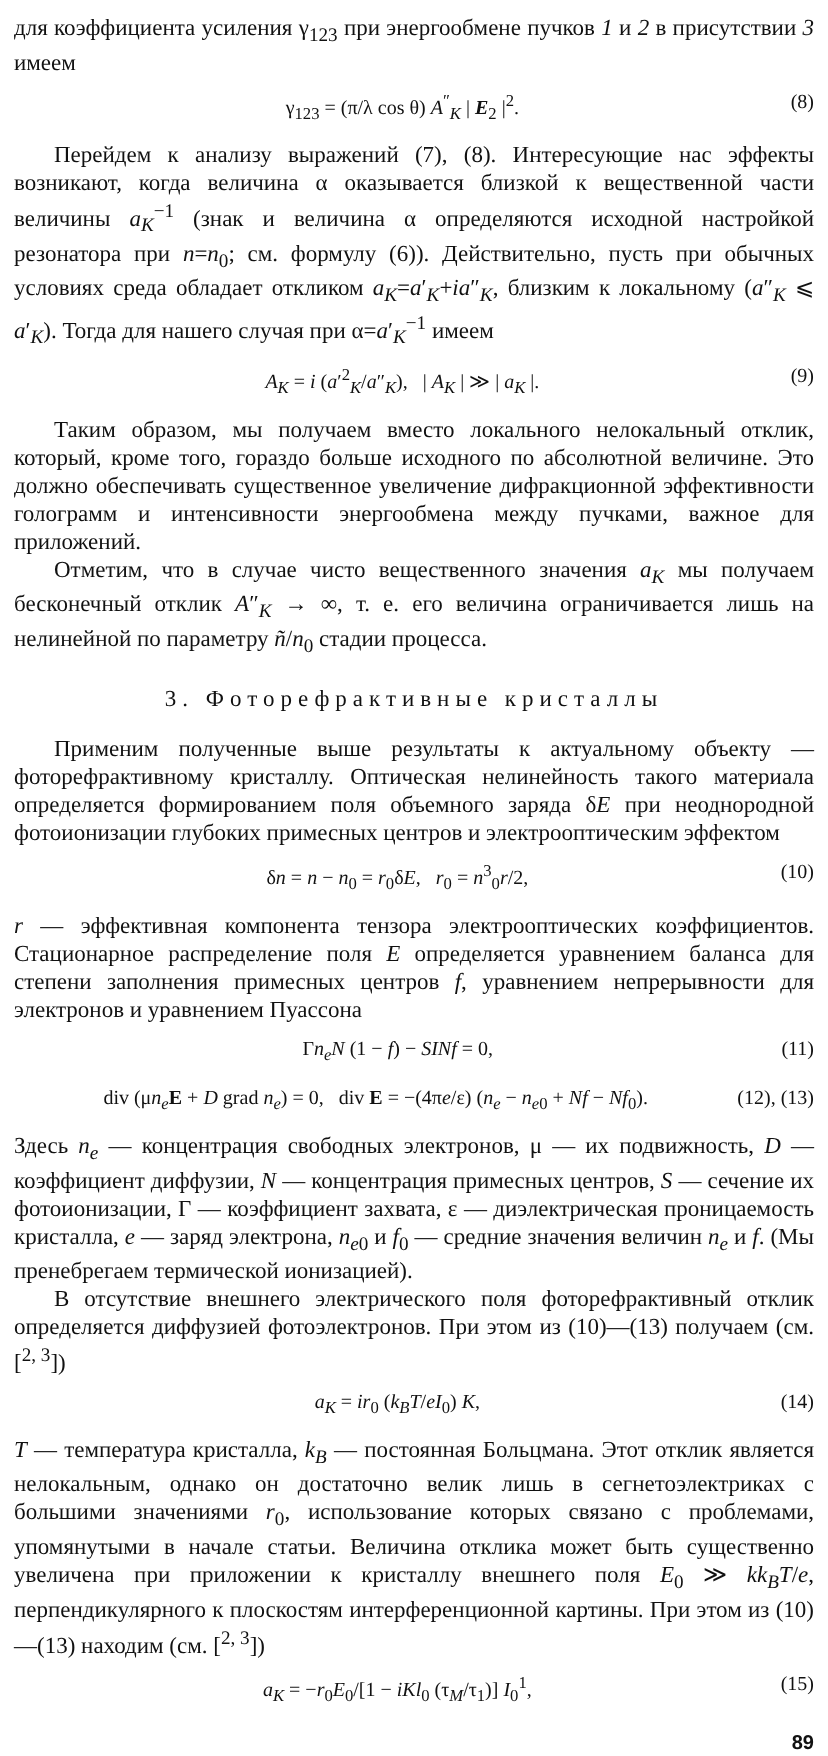для коэффициента усиления γ<sub>123</sub> при энергообмене пучков 1 и 2 в присутствии 3 имеем
γ<sub>123</sub> = (π/λ cos θ) A<sup>″</sup><sub>K</sub> | E<sub>2</sub> |<sup>2</sup>. (8)
Перейдем к анализу выражений (7), (8). Интересующие нас эффекты возникают, когда величина α оказывается близкой к вещественной части величины a<sub>K</sub><sup>−1</sup> (знак и величина α определяются исходной настройкой резонатора при n=n<sub>0</sub>; см. формулу (6)). Действительно, пусть при обычных условиях среда обладает откликом a<sub>K</sub>=a′<sub>K</sub>+ia″<sub>K</sub>, близким к локальному (a″<sub>K</sub> ⩽ a′<sub>K</sub>). Тогда для нашего случая при α=a′<sub>K</sub><sup>−1</sup> имеем
A<sub>K</sub> = i (a′<sup>2</sup><sub>K</sub>/a″<sub>K</sub>), | A<sub>K</sub> | ≫ | a<sub>K</sub> |. (9)
Таким образом, мы получаем вместо локального нелокальный отклик, который, кроме того, гораздо больше исходного по абсолютной величине. Это должно обеспечивать существенное увеличение дифракционной эффективности голограмм и интенсивности энергообмена между пучками, важное для приложений.
Отметим, что в случае чисто вещественного значения a<sub>K</sub> мы получаем бесконечный отклик A″<sub>K</sub> → ∞, т. е. его величина ограничивается лишь на нелинейной по параметру ñ/n<sub>0</sub> стадии процесса.
3. Фоторефрактивные кристаллы
Применим полученные выше результаты к актуальному объекту — фоторефрактивному кристаллу. Оптическая нелинейность такого материала определяется формированием поля объемного заряда δE при неоднородной фотоионизации глубоких примесных центров и электрооптическим эффектом
δn = n − n<sub>0</sub> = r<sub>0</sub>δE, r<sub>0</sub> = n<sup>3</sup><sub>0</sub>r/2, (10)
r — эффективная компонента тензора электрооптических коэффициентов. Стационарное распределение поля E определяется уравнением баланса для степени заполнения примесных центров f, уравнением непрерывности для электронов и уравнением Пуассона
Γn<sub>e</sub>N (1 − f) − SINf = 0, (11)
div (μn<sub>e</sub> E + D grad n<sub>e</sub>) = 0, div E = −(4πe/ε) (n<sub>e</sub> − n<sub>e0</sub> + Nf − Nf<sub>0</sub>). (12), (13)
Здесь n<sub>e</sub> — концентрация свободных электронов, μ — их подвижность, D — коэффициент диффузии, N — концентрация примесных центров, S — сечение их фотоионизации, Γ — коэффициент захвата, ε — диэлектрическая проницаемость кристалла, e — заряд электрона, n<sub>e0</sub> и f<sub>0</sub> — средние значения величин n<sub>e</sub> и f. (Мы пренебрегаем термической ионизацией).
В отсутствие внешнего электрического поля фоторефрактивный отклик определяется диффузией фотоэлектронов. При этом из (10)—(13) получаем (см. [<sup>2, 3</sup>])
a<sub>K</sub> = ir<sub>0</sub> (k<sub>B</sub>T/eI<sub>0</sub>) K, (14)
T — температура кристалла, k<sub>B</sub> — постоянная Больцмана. Этот отклик является нелокальным, однако он достаточно велик лишь в сегнетоэлектриках с большими значениями r<sub>0</sub>, использование которых связано с проблемами, упомянутыми в начале статьи. Величина отклика может быть существенно увеличена при приложении к кристаллу внешнего поля E<sub>0</sub> ≫ kk<sub>B</sub>T/e, перпендикулярного к плоскостям интерференционной картины. При этом из (10)—(13) находим (см. [<sup>2, 3</sup>])
a<sub>K</sub> = −r<sub>0</sub>E<sub>0</sub>/[1 − iKl<sub>0</sub> (τ<sub>M</sub>/τ<sub>1</sub>)] I<sub>0</sub><sup>1</sup>, (15)
89